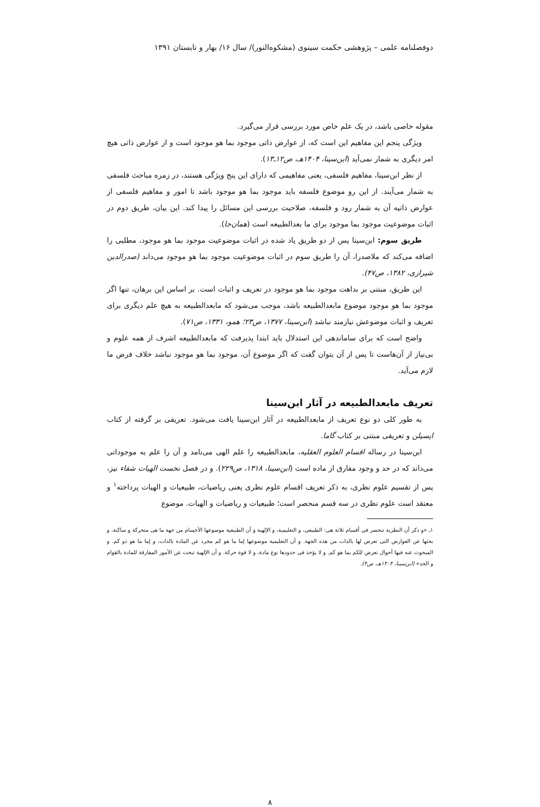دوفصلنامه علمی – پژوهشی حکمت سینوی (مشکوه‌النور)/ سال ۱۶/ بهار و تابستان ۱۳۹۱
مقوله خاصی باشد، در یک علم خاص مورد بررسی قرار می‌گیرد.
ویژگی پنجم این مفاهیم این است که، از عوارض ذاتی موجود بما هو موجود است و از عوارض ذاتی هیچ امر دیگری به شمار نمی‌آید (ابن‌سینا، ۱۴۰۴هـ، ص۱۲ـ۱۳).
از نظر ابن‌سینا، مفاهیم فلسفی، یعنی مفاهیمی که دارای این پنج ویژگی هستند، در زمره مباحث فلسفی به شمار می‌آیند. از این رو موضوع فلسفه باید موجود بما هو موجود باشد تا امور و مفاهیم فلسفی از عوارض ذاتیه آن به شمار رود و فلسفه، صلاحیت بررسی این مسائل را پیدا کند. این بیان، طریق دوم در اثبات موضوعیت موجود بما موجود برای ما بعدالطبیعه است (همان‌جا).
طریق سوم: ابن‌سینا پس از دو طریق یاد شده در اثبات موضوعیت موجود بما هو موجود، مطلبی را اضافه می‌کند که ملاصدرا، آن را طریق سوم در اثبات موضوعیت موجود بما هو موجود می‌داند (صدرالدین شیرازی، ۱۳۸۲، ص۴۷).
این طریق، مبتنی بر بداهت موجود بما هو موجود در تعریف و اثبات است. بر اساس این برهان، تنها اگر موجود بما هو موجود موضوع مابعدالطبیعه باشد، موجب می‌شود که مابعدالطبیعه به هیچ علم دیگری برای تعریف و اثبات موضوعش نیازمند نباشد (ابن‌سینا، ۱۳۷۷، ص۲۳؛ همو، ۱۳۳۱، ص۷۱).
واضح است که برای ساماندهی این استدلال باید ابتدا پذیرفت که مابعدالطبیعه اشرف از همه علوم و بی‌نیاز از آن‌هاست تا پس از آن بتوان گفت که اگر موضوع آن، موجود بما هو موجود نباشد خلاف فرض ما لازم می‌آید.
تعریف مابعدالطبیعه در آثار ابن‌سینا
به طور کلی دو نوع تعریف از مابعدالطبیعه در آثار ابن‌سینا یافت می‌شود. تعریفی بر گرفته از کتاب اپسیلن و تعریفی مبتنی بر کتاب گاما.
ابن‌سینا در رساله اقسام العلوم العقلیه، مابعدالطبیعه را علم الهی می‌نامد و آن را علم به موجوداتی می‌داند که در حد و وجود مفارق از ماده است (ابن‌سینا، ۱۳۱۸، ص۲۲۹). و در فصل نخست الهیات شفاء نیز، پس از تقسیم علوم نظری، به ذکر تعریف اقسام علوم نظری یعنی ریاضیات، طبیعیات و الهیات پرداخته<sup>۱</sup> و معتقد است علوم نظری در سه قسم منحصر است؛ طبیعیات و ریاضیات و الهیات. موضوع
۱ـ «و ذکر أن النظریة تنحصر فی أقسام ثلاثة هی: الطبیعی، و التعلیمیة، و الإلهیة و أن الطبیعیة موضوعها الأجسام من جهة ما هی متحرکة و ساکنة، و بحثها عن العوارض التی تعرض لها بالذات من هذه الجهة. و أن التعلیمیة موضوعها إما ما هو کم مجرد عن المادة بالذات، و إما ما هو ذو کم. و المبحوث عنه فیها أحوال تعرض للکم بما هو کم. و لا یؤخذ فی حدودها نوع مادة، و لا قوة حرکة. و أن الإلهیة تبحث عن الأمور المفارقة للمادة بالقوام و الحد» (ابن‌سینا، ۱۴۰۴هـ، ص۴).
۸